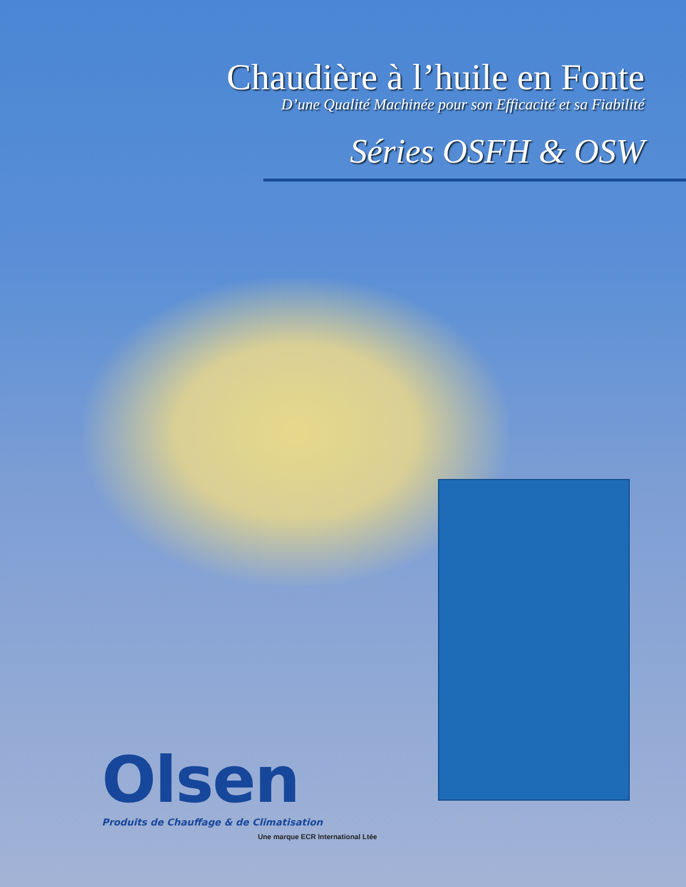Chaudière à l’huile en Fonte
D’une Qualité Machinée pour son Efficacité et sa Fiabilité
Séries OSFH & OSW
Olsen
Produits de Chauffage & de Climatisation
Une marque ECR International Ltée